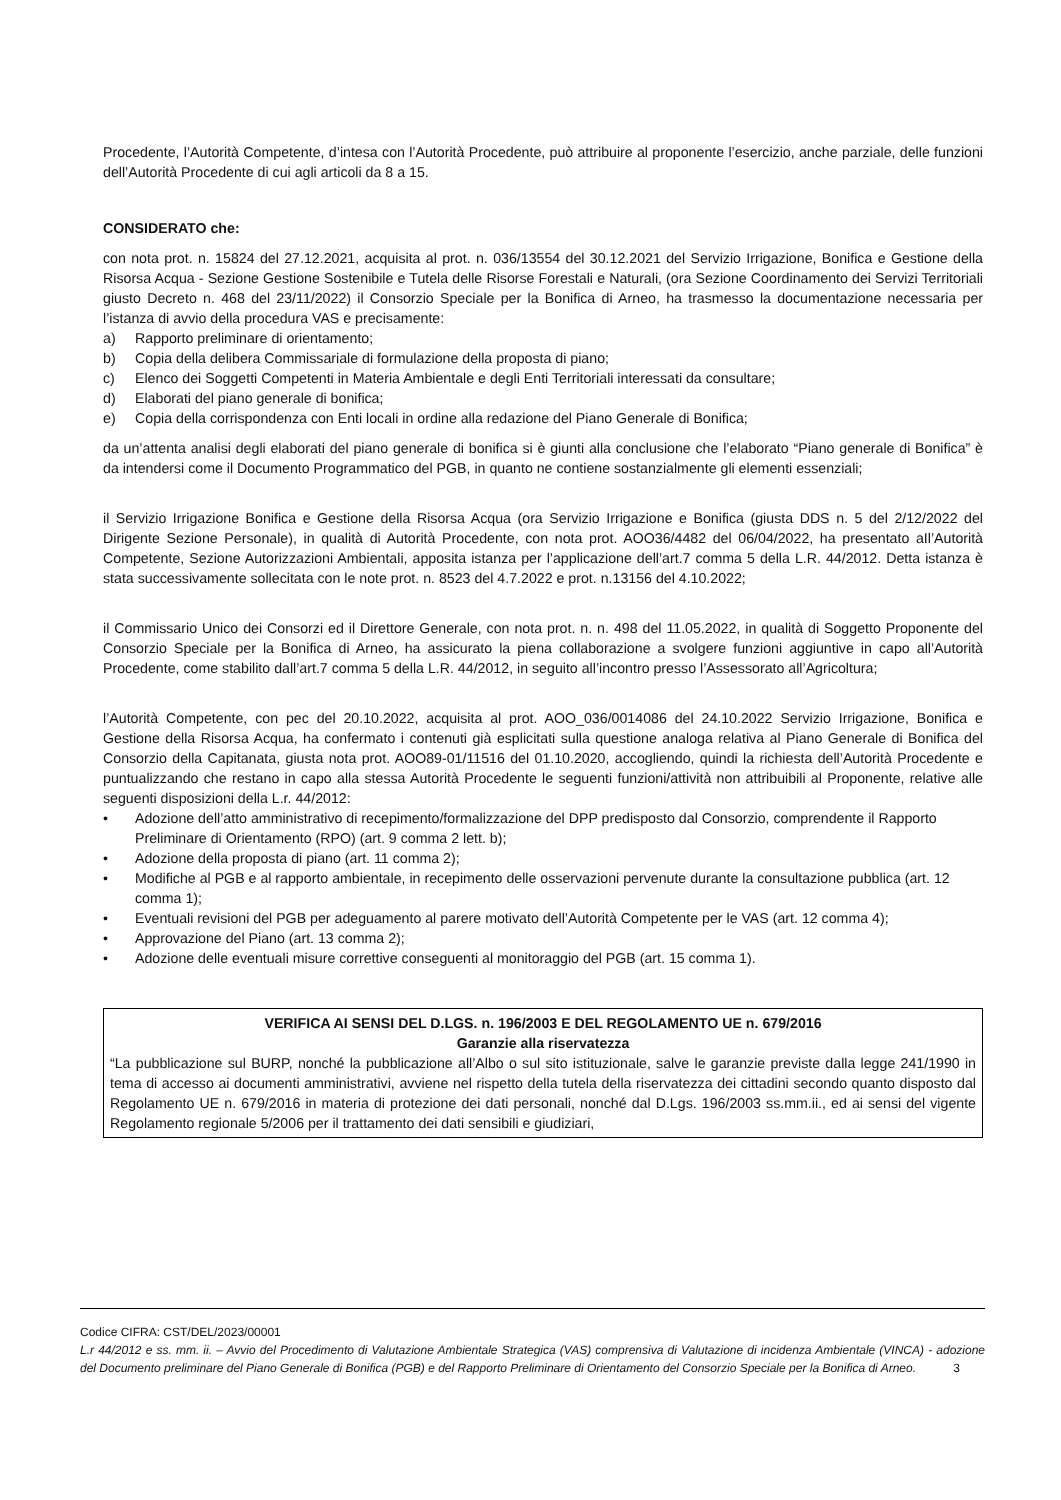Procedente, l’Autorità Competente, d’intesa con l’Autorità Procedente, può attribuire al proponente l’esercizio, anche parziale, delle funzioni dell’Autorità Procedente di cui agli articoli da 8 a 15.
CONSIDERATO che:
con nota prot. n. 15824 del 27.12.2021, acquisita al prot. n. 036/13554 del 30.12.2021 del Servizio Irrigazione, Bonifica e Gestione della Risorsa Acqua - Sezione Gestione Sostenibile e Tutela delle Risorse Forestali e Naturali, (ora Sezione Coordinamento dei Servizi Territoriali giusto Decreto n. 468 del 23/11/2022) il Consorzio Speciale per la Bonifica di Arneo, ha trasmesso la documentazione necessaria per l’istanza di avvio della procedura VAS e precisamente:
a) Rapporto preliminare di orientamento;
b) Copia della delibera Commissariale di formulazione della proposta di piano;
c) Elenco dei Soggetti Competenti in Materia Ambientale e degli Enti Territoriali interessati da consultare;
d) Elaborati del piano generale di bonifica;
e) Copia della corrispondenza con Enti locali in ordine alla redazione del Piano Generale di Bonifica;
da un’attenta analisi degli elaborati del piano generale di bonifica si è giunti alla conclusione che l’elaborato “Piano generale di Bonifica” è da intendersi come il Documento Programmatico del PGB, in quanto ne contiene sostanzialmente gli elementi essenziali;
il Servizio Irrigazione Bonifica e Gestione della Risorsa Acqua (ora Servizio Irrigazione e Bonifica (giusta DDS n. 5 del 2/12/2022 del Dirigente Sezione Personale), in qualità di Autorità Procedente, con nota prot. AOO36/4482 del 06/04/2022, ha presentato aIl’Autorità Competente, Sezione Autorizzazioni Ambientali, apposita istanza per l’applicazione dell’art.7 comma 5 della L.R. 44/2012. Detta istanza è stata successivamente sollecitata con le note prot. n. 8523 del 4.7.2022 e prot. n.13156 del 4.10.2022;
il Commissario Unico dei Consorzi ed il Direttore Generale, con nota prot. n. n. 498 del 11.05.2022, in qualità di Soggetto Proponente del Consorzio Speciale per la Bonifica di Arneo, ha assicurato la piena collaborazione a svolgere funzioni aggiuntive in capo all’Autorità Procedente, come stabilito dall’art.7 comma 5 della L.R. 44/2012, in seguito all’incontro presso l’Assessorato all’Agricoltura;
l’Autorità Competente, con pec del 20.10.2022, acquisita al prot. AOO_036/0014086 del 24.10.2022 Servizio Irrigazione, Bonifica e Gestione della Risorsa Acqua, ha confermato i contenuti già esplicitati sulla questione analoga relativa al Piano Generale di Bonifica del Consorzio della Capitanata, giusta nota prot. AOO89-01/11516 del 01.10.2020, accogliendo, quindi la richiesta dell’Autorità Procedente e puntualizzando che restano in capo alla stessa Autorità Procedente le seguenti funzioni/attività non attribuibili al Proponente, relative alle seguenti disposizioni della L.r. 44/2012:
• Adozione dell’atto amministrativo di recepimento/formalizzazione del DPP predisposto dal Consorzio, comprendente il Rapporto Preliminare di Orientamento (RPO) (art. 9 comma 2 lett. b);
• Adozione della proposta di piano (art. 11 comma 2);
• Modifiche al PGB e al rapporto ambientale, in recepimento delle osservazioni pervenute durante la consultazione pubblica (art. 12 comma 1);
• Eventuali revisioni del PGB per adeguamento al parere motivato dell’Autorità Competente per le VAS (art. 12 comma 4);
• Approvazione del Piano (art. 13 comma 2);
• Adozione delle eventuali misure correttive conseguenti al monitoraggio del PGB (art. 15 comma 1).
VERIFICA AI SENSI DEL D.LGS. n. 196/2003 E DEL REGOLAMENTO UE n. 679/2016
Garanzie alla riservatezza
“La pubblicazione sul BURP, nonché la pubblicazione all’Albo o sul sito istituzionale, salve le garanzie previste dalla legge 241/1990 in tema di accesso ai documenti amministrativi, avviene nel rispetto della tutela della riservatezza dei cittadini secondo quanto disposto dal Regolamento UE n. 679/2016 in materia di protezione dei dati personali, nonché dal D.Lgs. 196/2003 ss.mm.ii., ed ai sensi del vigente Regolamento regionale 5/2006 per il trattamento dei dati sensibili e giudiziari,
Codice CIFRA: CST/DEL/2023/00001
L.r 44/2012 e ss. mm. ii. – Avvio del Procedimento di Valutazione Ambientale Strategica (VAS) comprensiva di Valutazione di incidenza Ambientale (VINCA) - adozione del Documento preliminare del Piano Generale di Bonifica (PGB) e del Rapporto Preliminare di Orientamento del Consorzio Speciale per la Bonifica di Arneo. 3